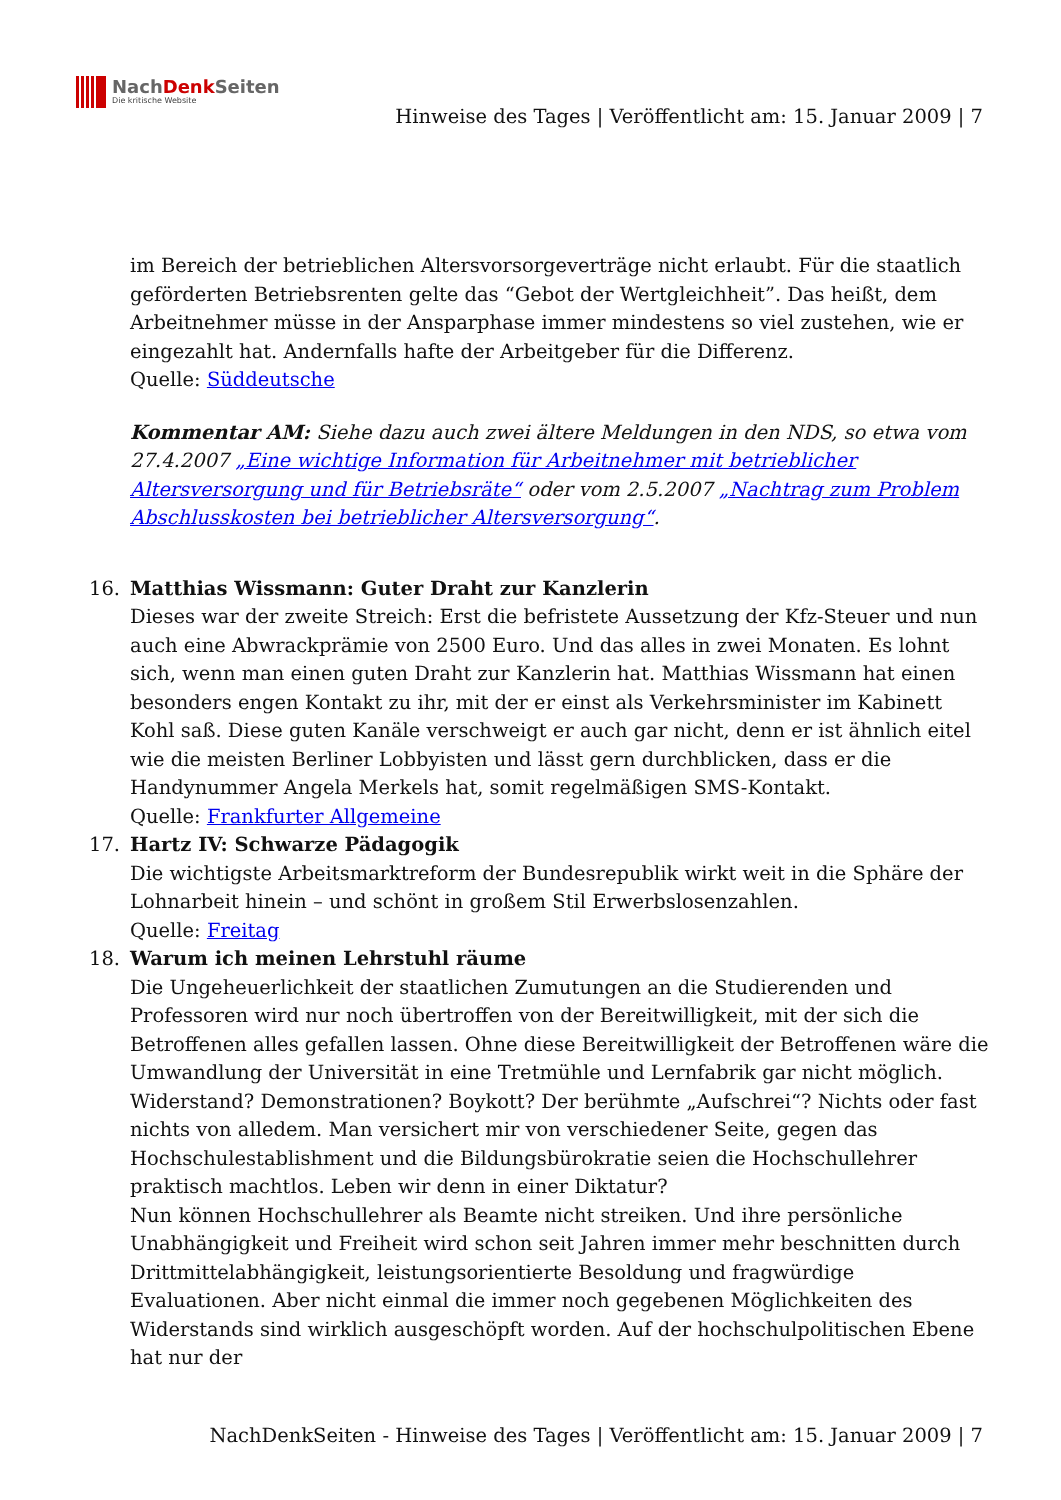NachDenk Seiten
Die kritische Website
Hinweise des Tages | Veröffentlicht am: 15. Januar 2009 | 7
im Bereich der betrieblichen Altersvorsorgeverträge nicht erlaubt. Für die staatlich geförderten Betriebsrenten gelte das “Gebot der Wertgleichheit”. Das heißt, dem Arbeitnehmer müsse in der Ansparphase immer mindestens so viel zustehen, wie er eingezahlt hat. Andernfalls hafte der Arbeitgeber für die Differenz.
Quelle: Süddeutsche
Kommentar AM: Siehe dazu auch zwei ältere Meldungen in den NDS, so etwa vom 27.4.2007 „Eine wichtige Information für Arbeitnehmer mit betrieblicher Altersversorgung und für Betriebsräte“ oder vom 2.5.2007 „Nachtrag zum Problem Abschlusskosten bei betrieblicher Altersversorgung“.
16. Matthias Wissmann: Guter Draht zur Kanzlerin
Dieses war der zweite Streich: Erst die befristete Aussetzung der Kfz-Steuer und nun auch eine Abwrackprämie von 2500 Euro. Und das alles in zwei Monaten. Es lohnt sich, wenn man einen guten Draht zur Kanzlerin hat. Matthias Wissmann hat einen besonders engen Kontakt zu ihr, mit der er einst als Verkehrsminister im Kabinett Kohl saß. Diese guten Kanäle verschweigt er auch gar nicht, denn er ist ähnlich eitel wie die meisten Berliner Lobbyisten und lässt gern durchblicken, dass er die Handynummer Angela Merkels hat, somit regelmäßigen SMS-Kontakt.
Quelle: Frankfurter Allgemeine
17. Hartz IV: Schwarze Pädagogik
Die wichtigste Arbeitsmarktreform der Bundesrepublik wirkt weit in die Sphäre der Lohnarbeit hinein – und schönt in großem Stil Erwerbslosenzahlen.
Quelle: Freitag
18. Warum ich meinen Lehrstuhl räume
Die Ungeheuerlichkeit der staatlichen Zumutungen an die Studierenden und Professoren wird nur noch übertroffen von der Bereitwilligkeit, mit der sich die Betroffenen alles gefallen lassen. Ohne diese Bereitwilligkeit der Betroffenen wäre die Umwandlung der Universität in eine Tretmühle und Lernfabrik gar nicht möglich. Widerstand? Demonstrationen? Boykott? Der berühmte „Aufschrei“? Nichts oder fast nichts von alledem. Man versichert mir von verschiedener Seite, gegen das Hochschulestablishment und die Bildungsbürokratie seien die Hochschullehrer praktisch machtlos. Leben wir denn in einer Diktatur?
Nun können Hochschullehrer als Beamte nicht streiken. Und ihre persönliche Unabhängigkeit und Freiheit wird schon seit Jahren immer mehr beschnitten durch Drittmittelabhängigkeit, leistungsorientierte Besoldung und fragwürdige Evaluationen. Aber nicht einmal die immer noch gegebenen Möglichkeiten des Widerstands sind wirklich ausgeschöpft worden. Auf der hochschulpolitischen Ebene hat nur der
NachDenkSeiten - Hinweise des Tages | Veröffentlicht am: 15. Januar 2009 | 7